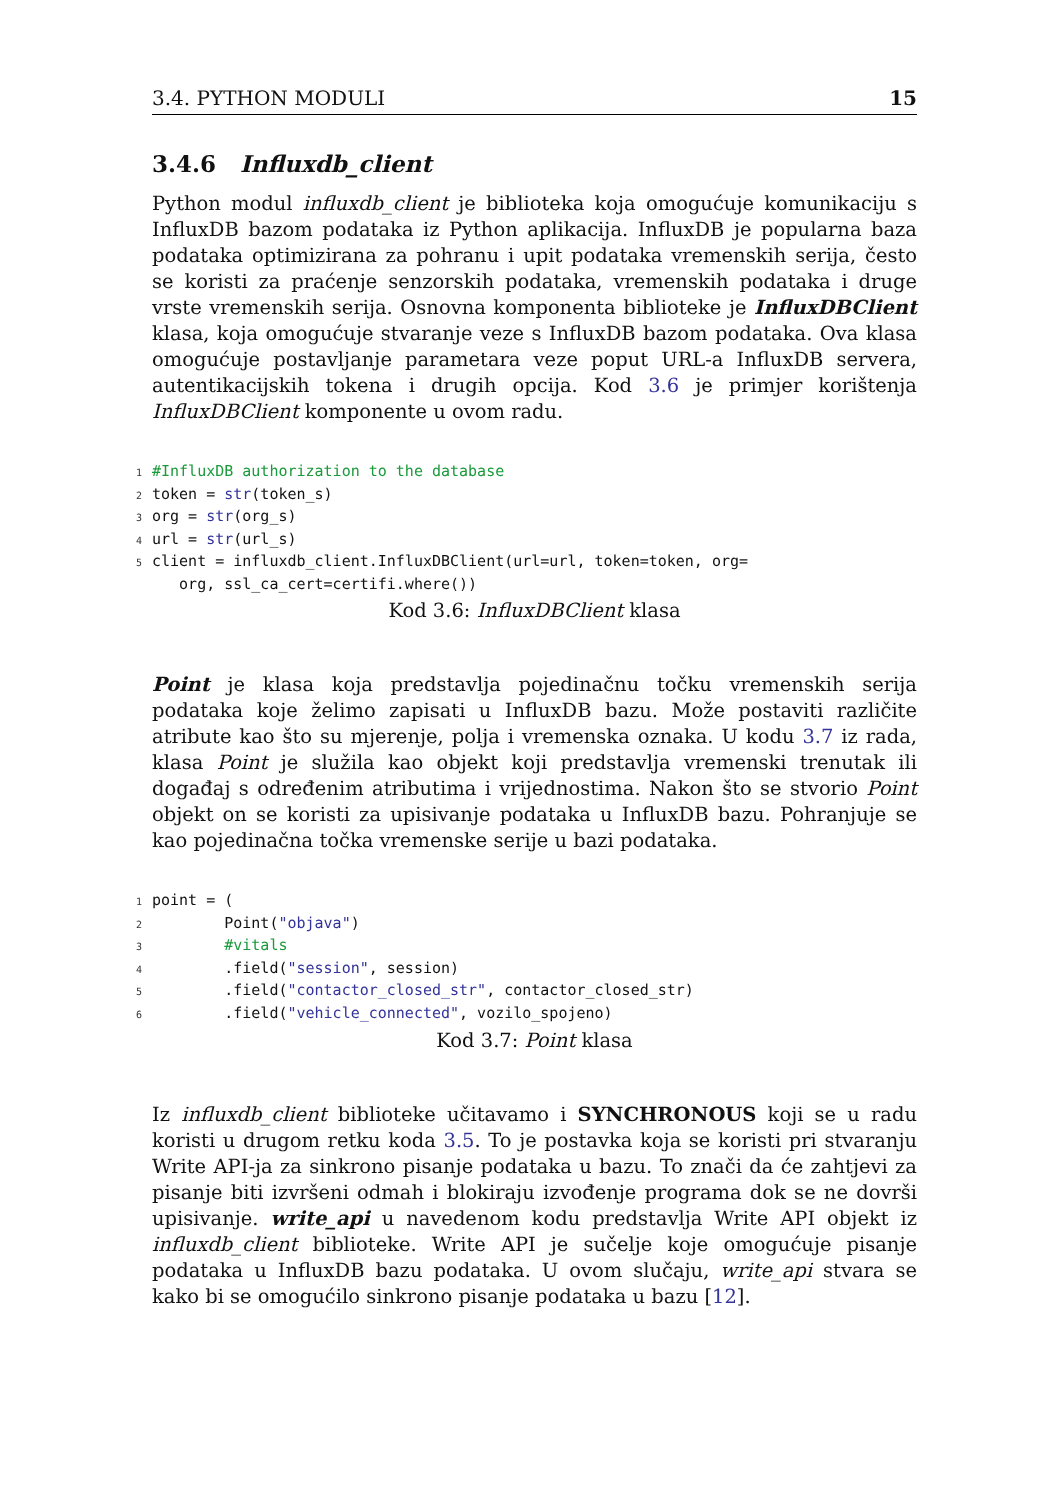3.4. PYTHON MODULI 15
3.4.6 Influxdb_client
Python modul influxdb_client je biblioteka koja omogućuje komunikaciju s InfluxDB bazom podataka iz Python aplikacija. InfluxDB je popularna baza podataka optimizirana za pohranu i upit podataka vremenskih serija, često se koristi za praćenje senzorskih podataka, vremenskih podataka i druge vrste vremenskih serija. Osnovna komponenta biblioteke je InfluxDBClient klasa, koja omogućuje stvaranje veze s InfluxDB bazom podataka. Ova klasa omogućuje postavljanje parametara veze poput URL-a InfluxDB servera, autentikacijskih tokena i drugih opcija. Kod 3.6 je primjer korištenja InfluxDBClient komponente u ovom radu.
1 #InfluxDB authorization to the database 2 token = str(token_s) 3 org = str(org_s) 4 url = str(url_s) 5 client = influxdb_client.InfluxDBClient(url=url, token=token, org= org, ssl_ca_cert=certifi.where())
Kod 3.6: InfluxDBClient klasa
Point je klasa koja predstavlja pojedinačnu točku vremenskih serija podataka koje želimo zapisati u InfluxDB bazu. Može postaviti različite atribute kao što su mjerenje, polja i vremenska oznaka. U kodu 3.7 iz rada, klasa Point je služila kao objekt koji predstavlja vremenski trenutak ili događaj s određenim atributima i vrijednostima. Nakon što se stvorio Point objekt on se koristi za upisivanje podataka u InfluxDB bazu. Pohranjuje se kao pojedinačna točka vremenske serije u bazi podataka.
1 point = ( 2 Point("objava") 3 #vitals 4 .field("session", session) 5 .field("contactor_closed_str", contactor_closed_str) 6 .field("vehicle_connected", vozilo_spojeno)
Kod 3.7: Point klasa
Iz influxdb_client biblioteke učitavamo i SYNCHRONOUS koji se u radu koristi u drugom retku koda 3.5. To je postavka koja se koristi pri stvaranju Write API-ja za sinkrono pisanje podataka u bazu. To znači da će zahtjevi za pisanje biti izvršeni odmah i blokiraju izvođenje programa dok se ne dovrši upisivanje. write_api u navedenom kodu predstavlja Write API objekt iz influxdb_client biblioteke. Write API je sučelje koje omogućuje pisanje podataka u InfluxDB bazu podataka. U ovom slučaju, write_api stvara se kako bi se omogućilo sinkrono pisanje podataka u bazu [12].